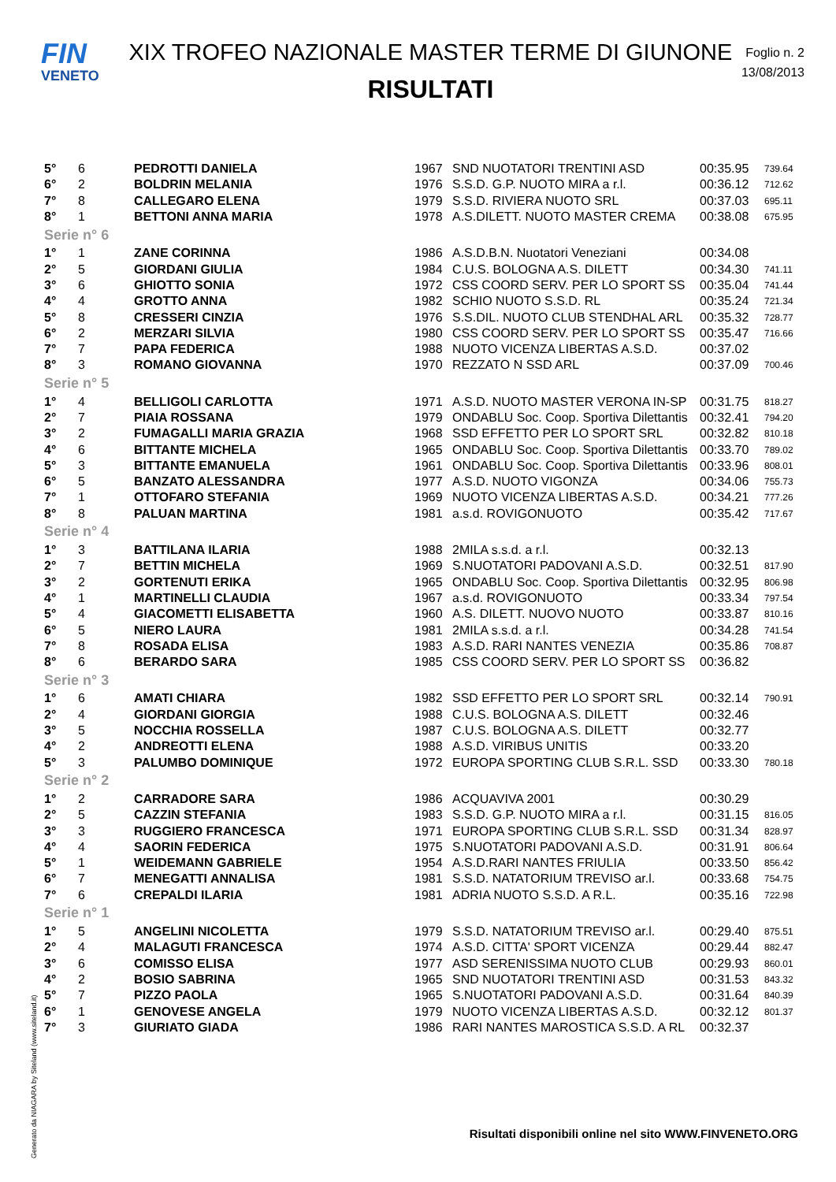FIN
VENETO
XIX TROFEO NAZIONALE MASTER TERME DI GIUNONE
RISULTATI
Foglio n. 2
13/08/2013
| 5° | 6 | PEDROTTI DANIELA | 1967 | SND NUOTATORI TRENTINI ASD | 00:35.95 | 739.64 |
| 6° | 2 | BOLDRIN MELANIA | 1976 | S.S.D. G.P. NUOTO MIRA a r.l. | 00:36.12 | 712.62 |
| 7° | 8 | CALLEGARO ELENA | 1979 | S.S.D. RIVIERA NUOTO SRL | 00:37.03 | 695.11 |
| 8° | 1 | BETTONI ANNA MARIA | 1978 | A.S.DILETT. NUOTO MASTER CREMA | 00:38.08 | 675.95 |
| Serie n° 6 | | | | | | |
| 1° | 1 | ZANE CORINNA | 1986 | A.S.D.B.N. Nuotatori Veneziani | 00:34.08 | |
| 2° | 5 | GIORDANI GIULIA | 1984 | C.U.S. BOLOGNA A.S. DILETT | 00:34.30 | 741.11 |
| 3° | 6 | GHIOTTO SONIA | 1972 | CSS COORD SERV. PER LO SPORT SS | 00:35.04 | 741.44 |
| 4° | 4 | GROTTO ANNA | 1982 | SCHIO NUOTO S.S.D. RL | 00:35.24 | 721.34 |
| 5° | 8 | CRESSERI CINZIA | 1976 | S.S.DIL. NUOTO CLUB STENDHAL ARL | 00:35.32 | 728.77 |
| 6° | 2 | MERZARI SILVIA | 1980 | CSS COORD SERV. PER LO SPORT SS | 00:35.47 | 716.66 |
| 7° | 7 | PAPA FEDERICA | 1988 | NUOTO VICENZA LIBERTAS A.S.D. | 00:37.02 | |
| 8° | 3 | ROMANO GIOVANNA | 1970 | REZZATO N SSD ARL | 00:37.09 | 700.46 |
| Serie n° 5 | | | | | | |
| 1° | 4 | BELLIGOLI CARLOTTA | 1971 | A.S.D. NUOTO MASTER VERONA IN-SP | 00:31.75 | 818.27 |
| 2° | 7 | PIAIA ROSSANA | 1979 | ONDABLU Soc. Coop. Sportiva Dilettantis | 00:32.41 | 794.20 |
| 3° | 2 | FUMAGALLI MARIA GRAZIA | 1968 | SSD EFFETTO PER LO SPORT SRL | 00:32.82 | 810.18 |
| 4° | 6 | BITTANTE MICHELA | 1965 | ONDABLU Soc. Coop. Sportiva Dilettantis | 00:33.70 | 789.02 |
| 5° | 3 | BITTANTE EMANUELA | 1961 | ONDABLU Soc. Coop. Sportiva Dilettantis | 00:33.96 | 808.01 |
| 6° | 5 | BANZATO ALESSANDRA | 1977 | A.S.D. NUOTO VIGONZA | 00:34.06 | 755.73 |
| 7° | 1 | OTTOFARO STEFANIA | 1969 | NUOTO VICENZA LIBERTAS A.S.D. | 00:34.21 | 777.26 |
| 8° | 8 | PALUAN MARTINA | 1981 | a.s.d. ROVIGONUOTO | 00:35.42 | 717.67 |
| Serie n° 4 | | | | | | |
| 1° | 3 | BATTILANA ILARIA | 1988 | 2MILA s.s.d. a r.l. | 00:32.13 | |
| 2° | 7 | BETTIN MICHELA | 1969 | S.NUOTATORI PADOVANI A.S.D. | 00:32.51 | 817.90 |
| 3° | 2 | GORTENUTI ERIKA | 1965 | ONDABLU Soc. Coop. Sportiva Dilettantis | 00:32.95 | 806.98 |
| 4° | 1 | MARTINELLI CLAUDIA | 1967 | a.s.d. ROVIGONUOTO | 00:33.34 | 797.54 |
| 5° | 4 | GIACOMETTI ELISABETTA | 1960 | A.S. DILETT. NUOVO NUOTO | 00:33.87 | 810.16 |
| 6° | 5 | NIERO LAURA | 1981 | 2MILA s.s.d. a r.l. | 00:34.28 | 741.54 |
| 7° | 8 | ROSADA ELISA | 1983 | A.S.D. RARI NANTES VENEZIA | 00:35.86 | 708.87 |
| 8° | 6 | BERARDO SARA | 1985 | CSS COORD SERV. PER LO SPORT SS | 00:36.82 | |
| Serie n° 3 | | | | | | |
| 1° | 6 | AMATI CHIARA | 1982 | SSD EFFETTO PER LO SPORT SRL | 00:32.14 | 790.91 |
| 2° | 4 | GIORDANI GIORGIA | 1988 | C.U.S. BOLOGNA A.S. DILETT | 00:32.46 | |
| 3° | 5 | NOCCHIA ROSSELLA | 1987 | C.U.S. BOLOGNA A.S. DILETT | 00:32.77 | |
| 4° | 2 | ANDREOTTI ELENA | 1988 | A.S.D. VIRIBUS UNITIS | 00:33.20 | |
| 5° | 3 | PALUMBO DOMINIQUE | 1972 | EUROPA SPORTING CLUB S.R.L. SSD | 00:33.30 | 780.18 |
| Serie n° 2 | | | | | | |
| 1° | 2 | CARRADORE SARA | 1986 | ACQUAVIVA 2001 | 00:30.29 | |
| 2° | 5 | CAZZIN STEFANIA | 1983 | S.S.D. G.P. NUOTO MIRA a r.l. | 00:31.15 | 816.05 |
| 3° | 3 | RUGGIERO FRANCESCA | 1971 | EUROPA SPORTING CLUB S.R.L. SSD | 00:31.34 | 828.97 |
| 4° | 4 | SAORIN FEDERICA | 1975 | S.NUOTATORI PADOVANI A.S.D. | 00:31.91 | 806.64 |
| 5° | 1 | WEIDEMANN GABRIELE | 1954 | A.S.D.RARI NANTES FRIULIA | 00:33.50 | 856.42 |
| 6° | 7 | MENEGATTI ANNALISA | 1981 | S.S.D. NATATORIUM TREVISO ar.l. | 00:33.68 | 754.75 |
| 7° | 6 | CREPALDI ILARIA | 1981 | ADRIA NUOTO S.S.D. A R.L. | 00:35.16 | 722.98 |
| Serie n° 1 | | | | | | |
| 1° | 5 | ANGELINI NICOLETTA | 1979 | S.S.D. NATATORIUM TREVISO ar.l. | 00:29.40 | 875.51 |
| 2° | 4 | MALAGUTI FRANCESCA | 1974 | A.S.D. CITTA' SPORT VICENZA | 00:29.44 | 882.47 |
| 3° | 6 | COMISSO ELISA | 1977 | ASD SERENISSIMA NUOTO CLUB | 00:29.93 | 860.01 |
| 4° | 2 | BOSIO SABRINA | 1965 | SND NUOTATORI TRENTINI ASD | 00:31.53 | 843.32 |
| 5° | 7 | PIZZO PAOLA | 1965 | S.NUOTATORI PADOVANI A.S.D. | 00:31.64 | 840.39 |
| 6° | 1 | GENOVESE ANGELA | 1979 | NUOTO VICENZA LIBERTAS A.S.D. | 00:32.12 | 801.37 |
| 7° | 3 | GIURIATO GIADA | 1986 | RARI NANTES MAROSTICA S.S.D. A RL | 00:32.37 | |
Generato da NIAGARA by Siteland (www.siteland.it)
Risultati disponibili online nel sito WWW.FINVENETO.ORG